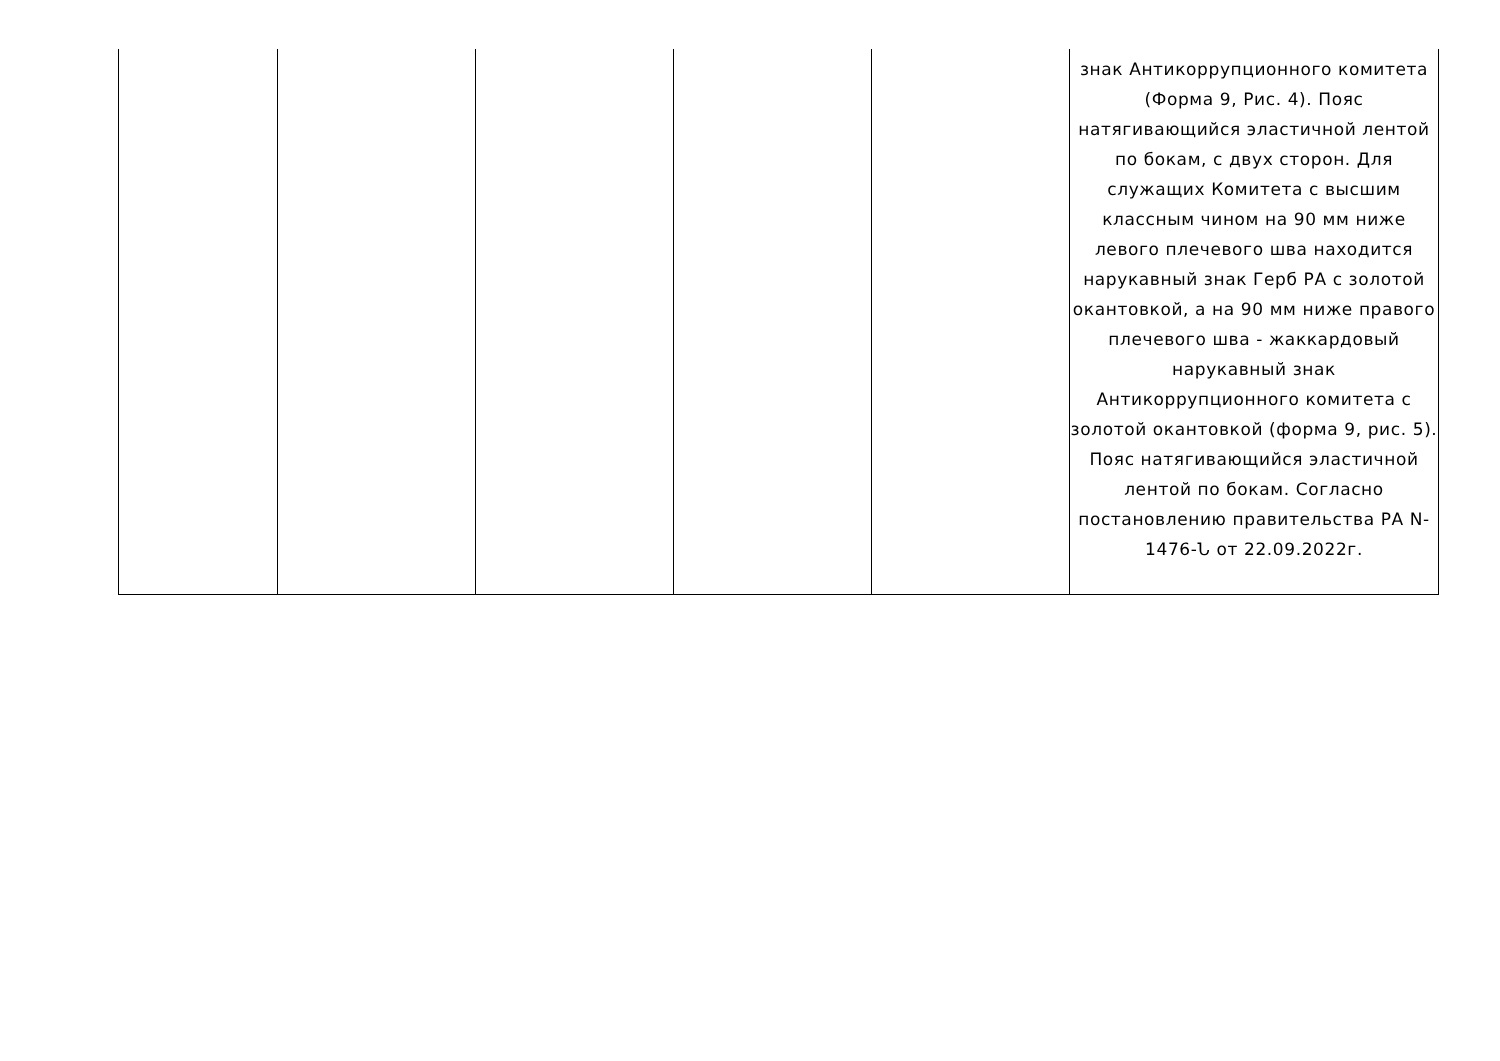| | | | | | знак Антикоррупционного комитета (Форма 9, Рис. 4). Пояс натягивающийся эластичной лентой по бокам, с двух сторон. Для служащих Комитета с высшим классным чином на 90 мм ниже левого плечевого шва находится нарукавный знак Герб РА с золотой окантовкой, а на 90 мм ниже правого плечевого шва - жаккардовый нарукавный знак Антикоррупционного комитета с золотой окантовкой (форма 9, рис. 5). Пояс натягивающийся эластичной лентой по бокам. Согласно постановлению правительства РА N-1476-Ն от 22.09.2022г. |